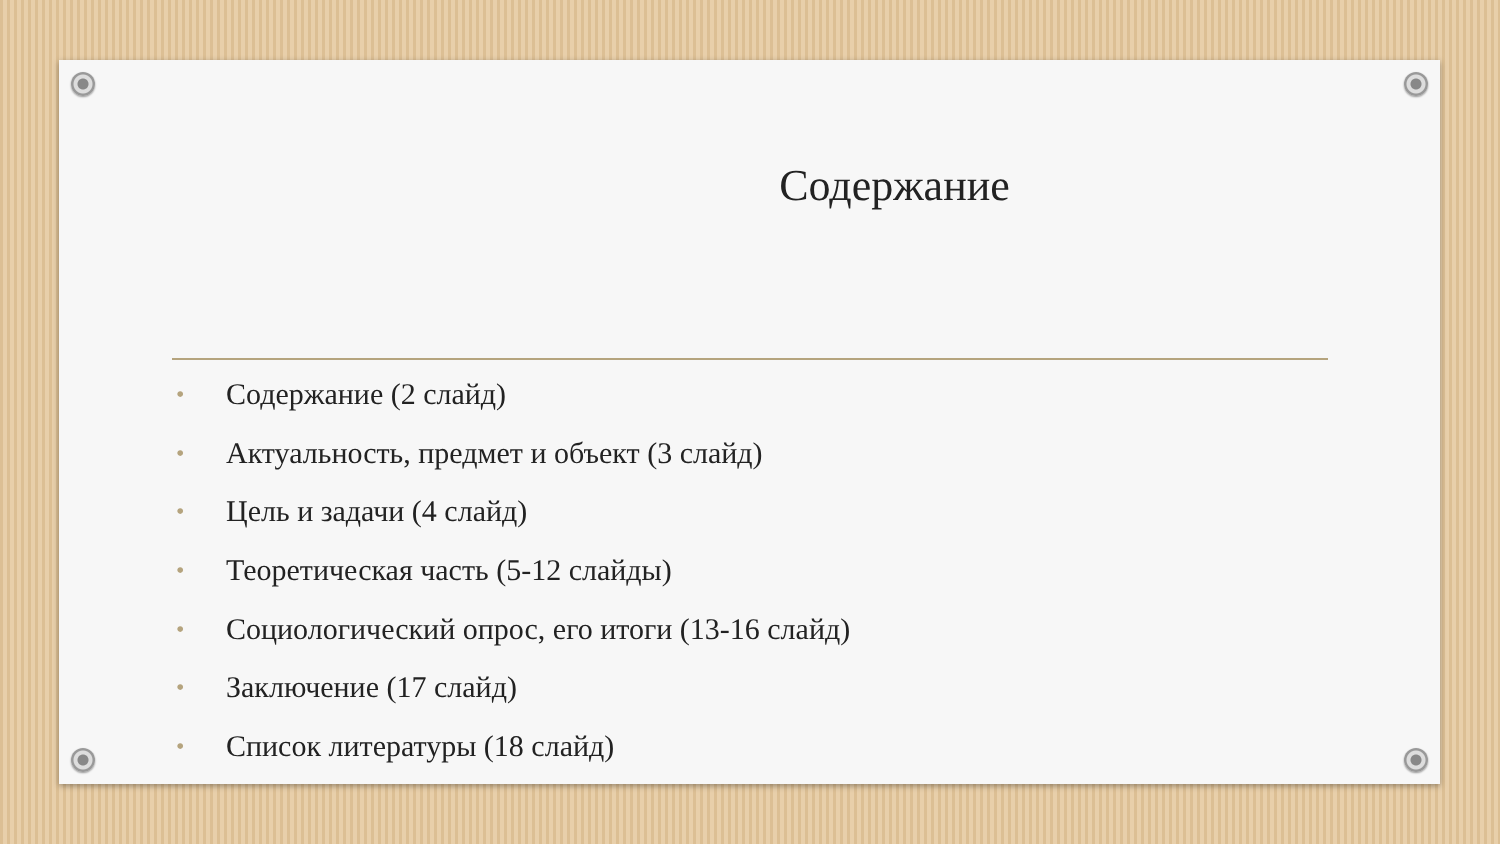Содержание
• Содержание (2 слайд)
• Актуальность, предмет и объект (3 слайд)
• Цель и задачи (4 слайд)
• Теоретическая часть (5-12 слайды)
• Социологический опрос, его итоги (13-16 слайд)
• Заключение (17 слайд)
• Список литературы (18 слайд)